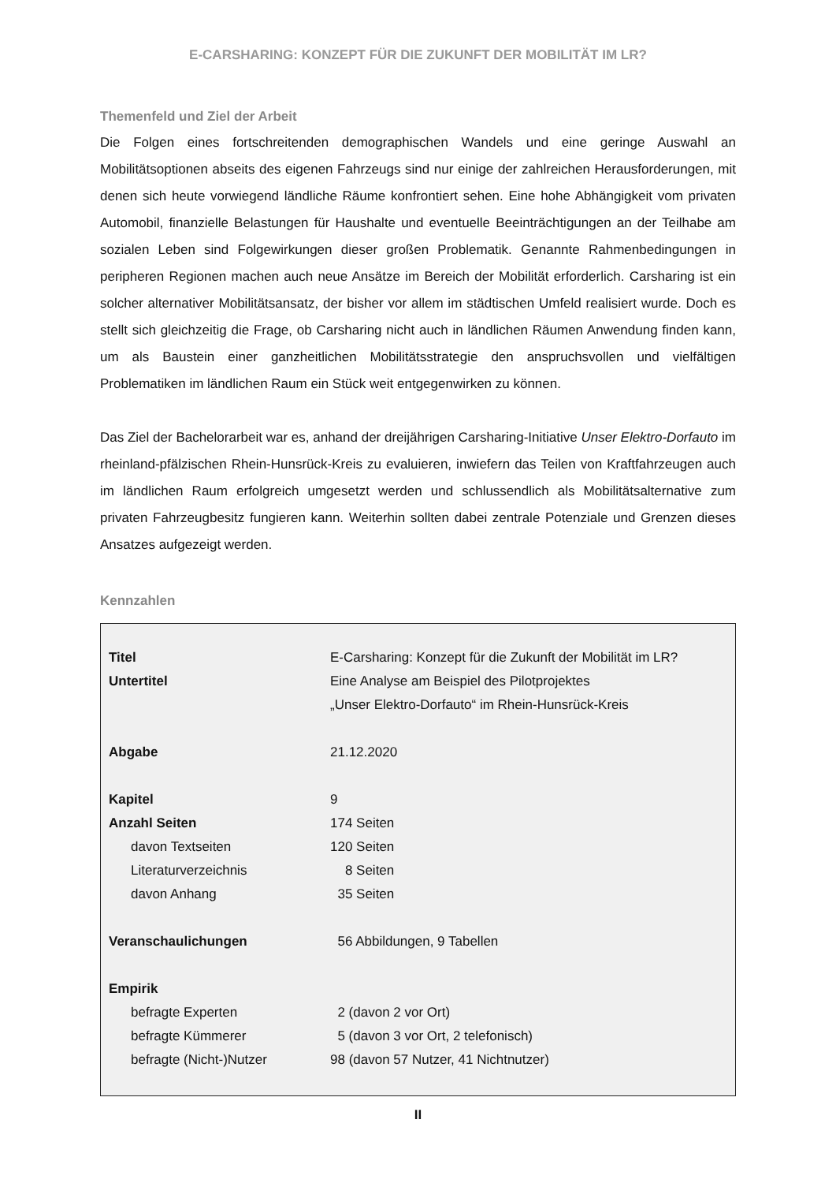E-CARSHARING: KONZEPT FÜR DIE ZUKUNFT DER MOBILITÄT IM LR?
Themenfeld und Ziel der Arbeit
Die Folgen eines fortschreitenden demographischen Wandels und eine geringe Auswahl an Mobilitätsoptionen abseits des eigenen Fahrzeugs sind nur einige der zahlreichen Herausforderungen, mit denen sich heute vorwiegend ländliche Räume konfrontiert sehen. Eine hohe Abhängigkeit vom privaten Automobil, finanzielle Belastungen für Haushalte und eventuelle Beeinträchtigungen an der Teilhabe am sozialen Leben sind Folgewirkungen dieser großen Problematik. Genannte Rahmenbedingungen in peripheren Regionen machen auch neue Ansätze im Bereich der Mobilität erforderlich. Carsharing ist ein solcher alternativer Mobilitätsansatz, der bisher vor allem im städtischen Umfeld realisiert wurde. Doch es stellt sich gleichzeitig die Frage, ob Carsharing nicht auch in ländlichen Räumen Anwendung finden kann, um als Baustein einer ganzheitlichen Mobilitätsstrategie den anspruchsvollen und vielfältigen Problematiken im ländlichen Raum ein Stück weit entgegenwirken zu können.
Das Ziel der Bachelorarbeit war es, anhand der dreijährigen Carsharing-Initiative Unser Elektro-Dorfauto im rheinland-pfälzischen Rhein-Hunsrück-Kreis zu evaluieren, inwiefern das Teilen von Kraftfahrzeugen auch im ländlichen Raum erfolgreich umgesetzt werden und schlussendlich als Mobilitätsalternative zum privaten Fahrzeugbesitz fungieren kann. Weiterhin sollten dabei zentrale Potenziale und Grenzen dieses Ansatzes aufgezeigt werden.
Kennzahlen
| Titel | E-Carsharing: Konzept für die Zukunft der Mobilität im LR? |
| Untertitel | Eine Analyse am Beispiel des Pilotprojektes „Unser Elektro-Dorfauto“ im Rhein-Hunsrück-Kreis |
| Abgabe | 21.12.2020 |
| Kapitel | 9 |
| Anzahl Seiten | 174 Seiten |
| davon Textseiten | 120 Seiten |
| Literaturverzeichnis | 8 Seiten |
| davon Anhang | 35 Seiten |
| Veranschaulichungen | 56 Abbildungen, 9 Tabellen |
| Empirik | |
| befragte Experten | 2 (davon 2 vor Ort) |
| befragte Kümmerer | 5 (davon 3 vor Ort, 2 telefonisch) |
| befragte (Nicht-)Nutzer | 98 (davon 57 Nutzer, 41 Nichtnutzer) |
II